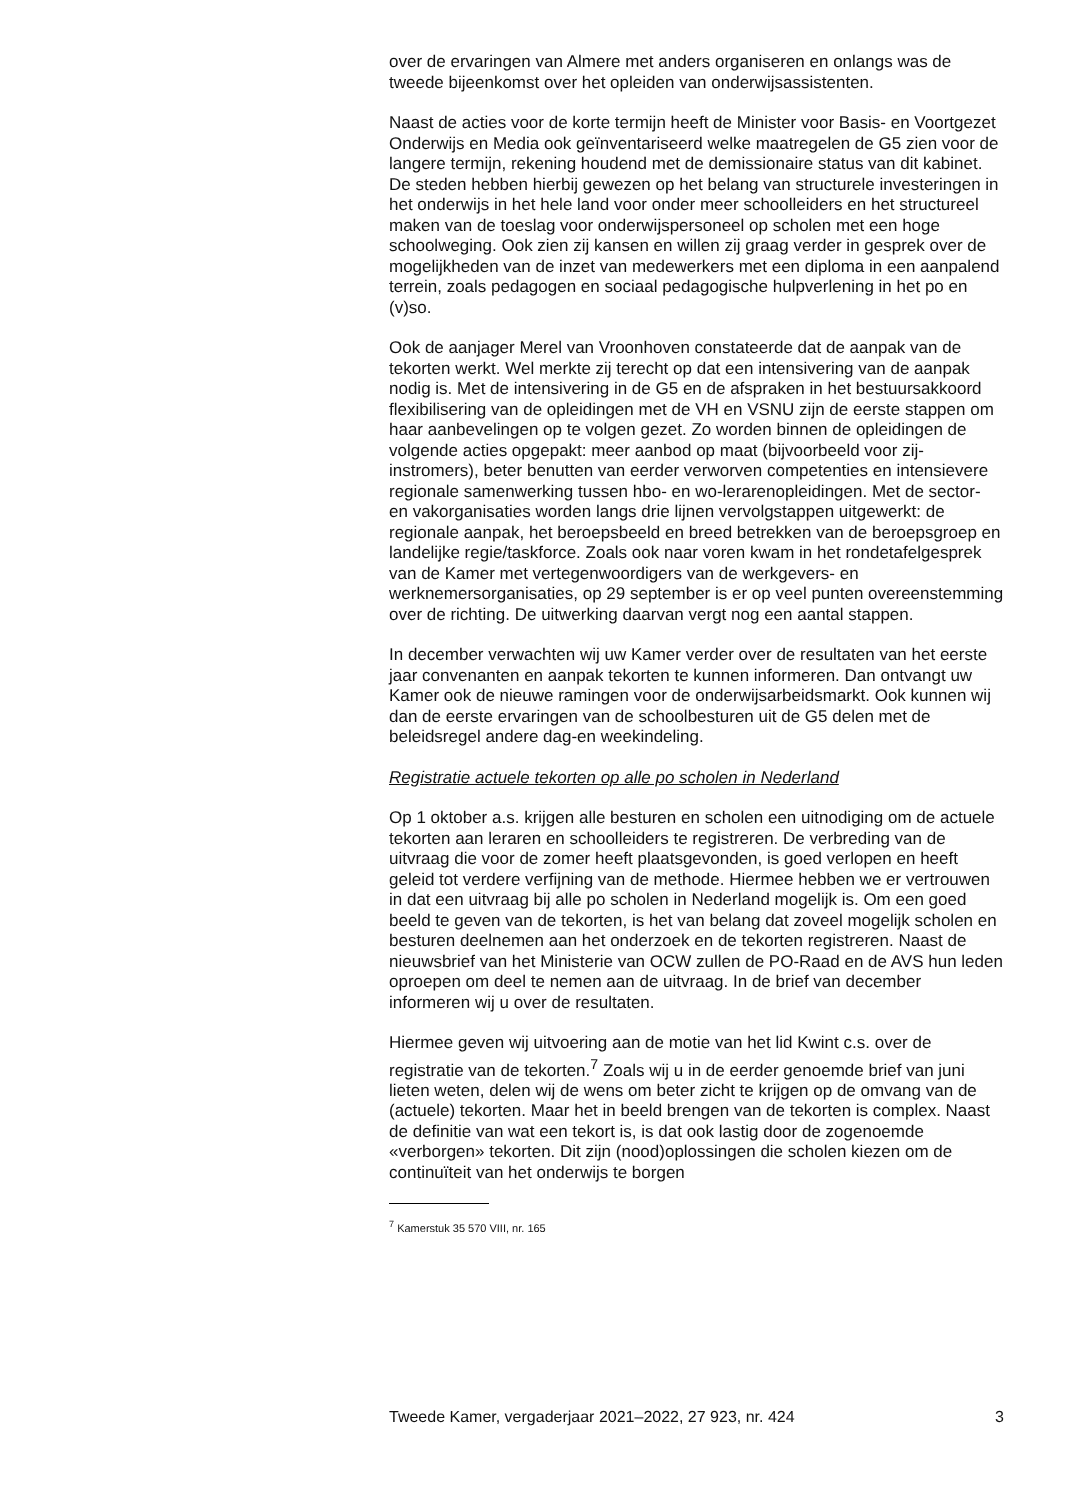over de ervaringen van Almere met anders organiseren en onlangs was de tweede bijeenkomst over het opleiden van onderwijsassistenten.
Naast de acties voor de korte termijn heeft de Minister voor Basis- en Voortgezet Onderwijs en Media ook geïnventariseerd welke maatregelen de G5 zien voor de langere termijn, rekening houdend met de demissionaire status van dit kabinet. De steden hebben hierbij gewezen op het belang van structurele investeringen in het onderwijs in het hele land voor onder meer schoolleiders en het structureel maken van de toeslag voor onderwijspersoneel op scholen met een hoge schoolweging. Ook zien zij kansen en willen zij graag verder in gesprek over de mogelijkheden van de inzet van medewerkers met een diploma in een aanpalend terrein, zoals pedagogen en sociaal pedagogische hulpverlening in het po en (v)so.
Ook de aanjager Merel van Vroonhoven constateerde dat de aanpak van de tekorten werkt. Wel merkte zij terecht op dat een intensivering van de aanpak nodig is. Met de intensivering in de G5 en de afspraken in het bestuursakkoord flexibilisering van de opleidingen met de VH en VSNU zijn de eerste stappen om haar aanbevelingen op te volgen gezet. Zo worden binnen de opleidingen de volgende acties opgepakt: meer aanbod op maat (bijvoorbeeld voor zij-instromers), beter benutten van eerder verworven competenties en intensievere regionale samenwerking tussen hbo- en wo-lerarenopleidingen. Met de sector- en vakorganisaties worden langs drie lijnen vervolgstappen uitgewerkt: de regionale aanpak, het beroepsbeeld en breed betrekken van de beroepsgroep en landelijke regie/taskforce. Zoals ook naar voren kwam in het rondetafelgesprek van de Kamer met vertegenwoordigers van de werkgevers- en werknemersorganisaties, op 29 september is er op veel punten overeenstemming over de richting. De uitwerking daarvan vergt nog een aantal stappen.
In december verwachten wij uw Kamer verder over de resultaten van het eerste jaar convenanten en aanpak tekorten te kunnen informeren. Dan ontvangt uw Kamer ook de nieuwe ramingen voor de onderwijsarbeidsmarkt. Ook kunnen wij dan de eerste ervaringen van de schoolbesturen uit de G5 delen met de beleidsregel andere dag-en weekindeling.
Registratie actuele tekorten op alle po scholen in Nederland
Op 1 oktober a.s. krijgen alle besturen en scholen een uitnodiging om de actuele tekorten aan leraren en schoolleiders te registreren. De verbreding van de uitvraag die voor de zomer heeft plaatsgevonden, is goed verlopen en heeft geleid tot verdere verfijning van de methode. Hiermee hebben we er vertrouwen in dat een uitvraag bij alle po scholen in Nederland mogelijk is. Om een goed beeld te geven van de tekorten, is het van belang dat zoveel mogelijk scholen en besturen deelnemen aan het onderzoek en de tekorten registreren. Naast de nieuwsbrief van het Ministerie van OCW zullen de PO-Raad en de AVS hun leden oproepen om deel te nemen aan de uitvraag. In de brief van december informeren wij u over de resultaten.
Hiermee geven wij uitvoering aan de motie van het lid Kwint c.s. over de registratie van de tekorten.<sup>7</sup> Zoals wij u in de eerder genoemde brief van juni lieten weten, delen wij de wens om beter zicht te krijgen op de omvang van de (actuele) tekorten. Maar het in beeld brengen van de tekorten is complex. Naast de definitie van wat een tekort is, is dat ook lastig door de zogenoemde «verborgen» tekorten. Dit zijn (nood)oplossingen die scholen kiezen om de continuïteit van het onderwijs te borgen
<sup>7</sup> Kamerstuk 35 570 VIII, nr. 165
Tweede Kamer, vergaderjaar 2021–2022, 27 923, nr. 424 3